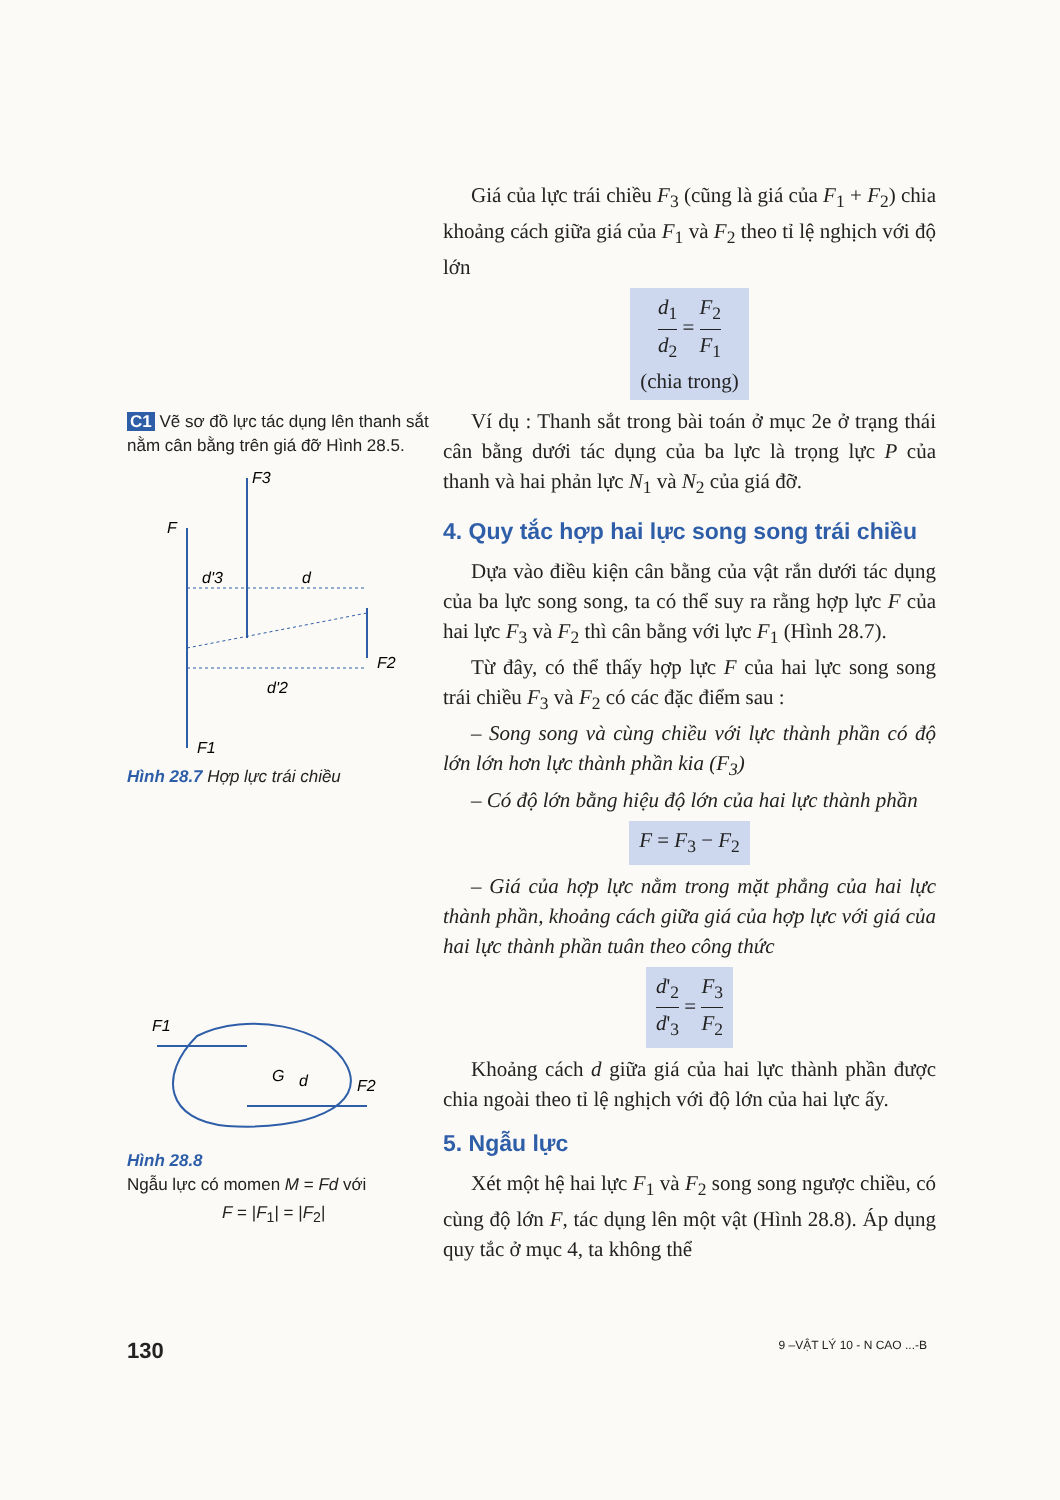C1 Vẽ sơ đồ lực tác dụng lên thanh sắt nằm cân bằng trên giá đỡ Hình 28.5.
F3
F
d'3
d
F2
d'2
F1
Hình 28.7 Hợp lực trái chiều
F1
G
d
F2
Hình 28.8
Ngẫu lực có momen M = Fd với
F = |F<sub>1</sub>| = |F<sub>2</sub>|
Giá của lực trái chiều F<sub>3</sub> (cũng là giá của F<sub>1</sub> + F<sub>2</sub>) chia khoảng cách giữa giá của F<sub>1</sub> và F<sub>2</sub> theo tỉ lệ nghịch với độ lớn
d<sub>1</sub> d<sub>2</sub> = F<sub>2</sub> F<sub>1</sub>
(chia trong)
Ví dụ : Thanh sắt trong bài toán ở mục 2e ở trạng thái cân bằng dưới tác dụng của ba lực là trọng lực P của thanh và hai phản lực N<sub>1</sub> và N<sub>2</sub> của giá đỡ.
4. Quy tắc hợp hai lực song song trái chiều
Dựa vào điều kiện cân bằng của vật rắn dưới tác dụng của ba lực song song, ta có thể suy ra rằng hợp lực F của hai lực F<sub>3</sub> và F<sub>2</sub> thì cân bằng với lực F<sub>1</sub> (Hình 28.7).
Từ đây, có thể thấy hợp lực F của hai lực song song trái chiều F<sub>3</sub> và F<sub>2</sub> có các đặc điểm sau :
– Song song và cùng chiều với lực thành phần có độ lớn lớn hơn lực thành phần kia (F<sub>3</sub>)
– Có độ lớn bằng hiệu độ lớn của hai lực thành phần
F = F<sub>3</sub> − F<sub>2</sub>
– Giá của hợp lực nằm trong mặt phẳng của hai lực thành phần, khoảng cách giữa giá của hợp lực với giá của hai lực thành phần tuân theo công thức
d'<sub>2</sub> d'<sub>3</sub> = F<sub>3</sub> F<sub>2</sub>
Khoảng cách d giữa giá của hai lực thành phần được chia ngoài theo tỉ lệ nghịch với độ lớn của hai lực ấy.
5. Ngẫu lực
Xét một hệ hai lực F<sub>1</sub> và F<sub>2</sub> song song ngược chiều, có cùng độ lớn F, tác dụng lên một vật (Hình 28.8). Áp dụng quy tắc ở mục 4, ta không thể
130 9 –VẬT LÝ 10 - N CAO ...-B